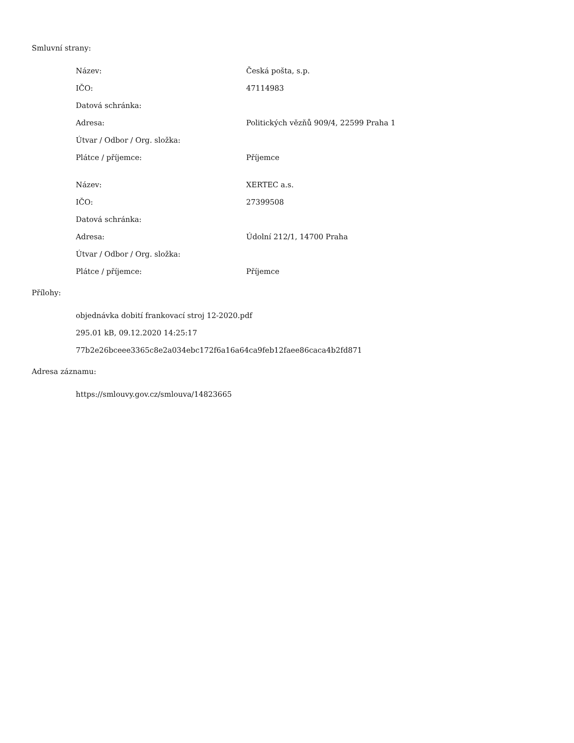Smluvní strany:
| Název: | Česká pošta, s.p. |
| IČO: | 47114983 |
| Datová schránka: | |
| Adresa: | Politických vězňů 909/4, 22599 Praha 1 |
| Útvar / Odbor / Org. složka: | |
| Plátce / příjemce: | Příjemce |
| Název: | XERTEC a.s. |
| IČO: | 27399508 |
| Datová schránka: | |
| Adresa: | Údolní 212/1, 14700 Praha |
| Útvar / Odbor / Org. složka: | |
| Plátce / příjemce: | Příjemce |
Přílohy:
objednávka dobití frankovací stroj 12-2020.pdf
295.01 kB, 09.12.2020 14:25:17
77b2e26bceee3365c8e2a034ebc172f6a16a64ca9feb12faee86caca4b2fd871
Adresa záznamu:
https://smlouvy.gov.cz/smlouva/14823665